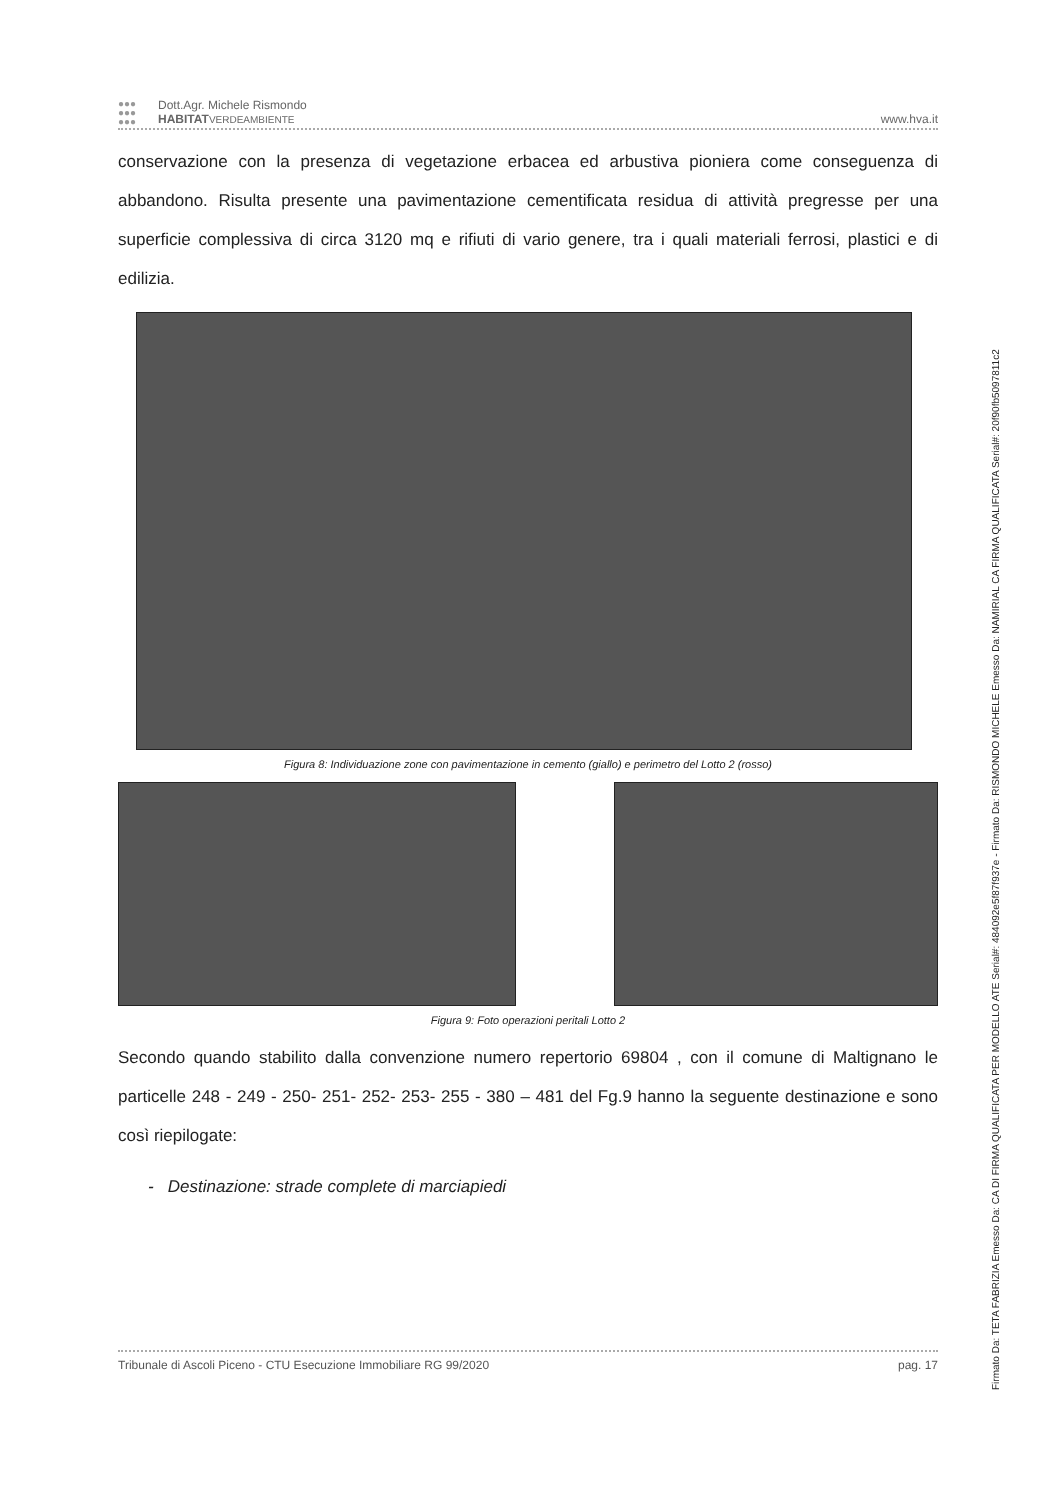●●●
●●●
●●●
Dott.Agr. Michele Rismondo
HABITAT VERDEAMBIENTE
www.hva.it
conservazione con la presenza di vegetazione erbacea ed arbustiva pioniera come conseguenza di abbandono. Risulta presente una pavimentazione cementificata residua di attività pregresse per una superficie complessiva di circa 3120 mq e rifiuti di vario genere, tra i quali materiali ferrosi, plastici e di edilizia.
Figura 8: Individuazione zone con pavimentazione in cemento (giallo) e perimetro del Lotto 2 (rosso)
Figura 9: Foto operazioni peritali Lotto 2
Secondo quando stabilito dalla convenzione numero repertorio 69804 , con il comune di Maltignano le particelle 248 - 249 - 250- 251- 252- 253- 255 - 380 – 481 del Fg.9 hanno la seguente destinazione e sono così riepilogate:
- Destinazione: strade complete di marciapiedi
Tribunale di Ascoli Piceno - CTU Esecuzione Immobiliare RG 99/2020 pag. 17
Firmato Da: TETA FABRIZIA Emesso Da: CA DI FIRMA QUALIFICATA PER MODELLO ATE Serial#: 484092e5f87f937e - Firmato Da: RISMONDO MICHELE Emesso Da: NAMIRIAL CA FIRMA QUALIFICATA Serial#: 20f90fb5097811c2